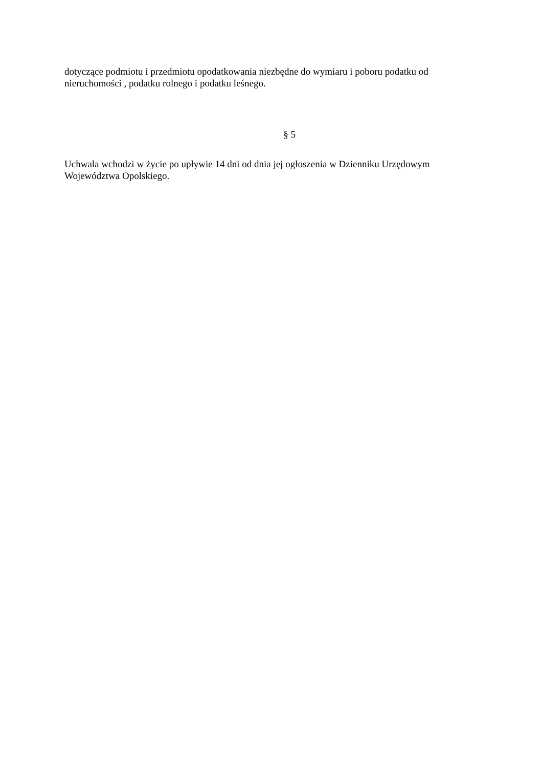dotyczące podmiotu i przedmiotu opodatkowania niezbędne do wymiaru i poboru podatku od nieruchomości , podatku rolnego i podatku leśnego.
§ 5
Uchwala wchodzi w życie po upływie 14 dni od dnia jej ogłoszenia w Dzienniku Urzędowym Województwa Opolskiego.